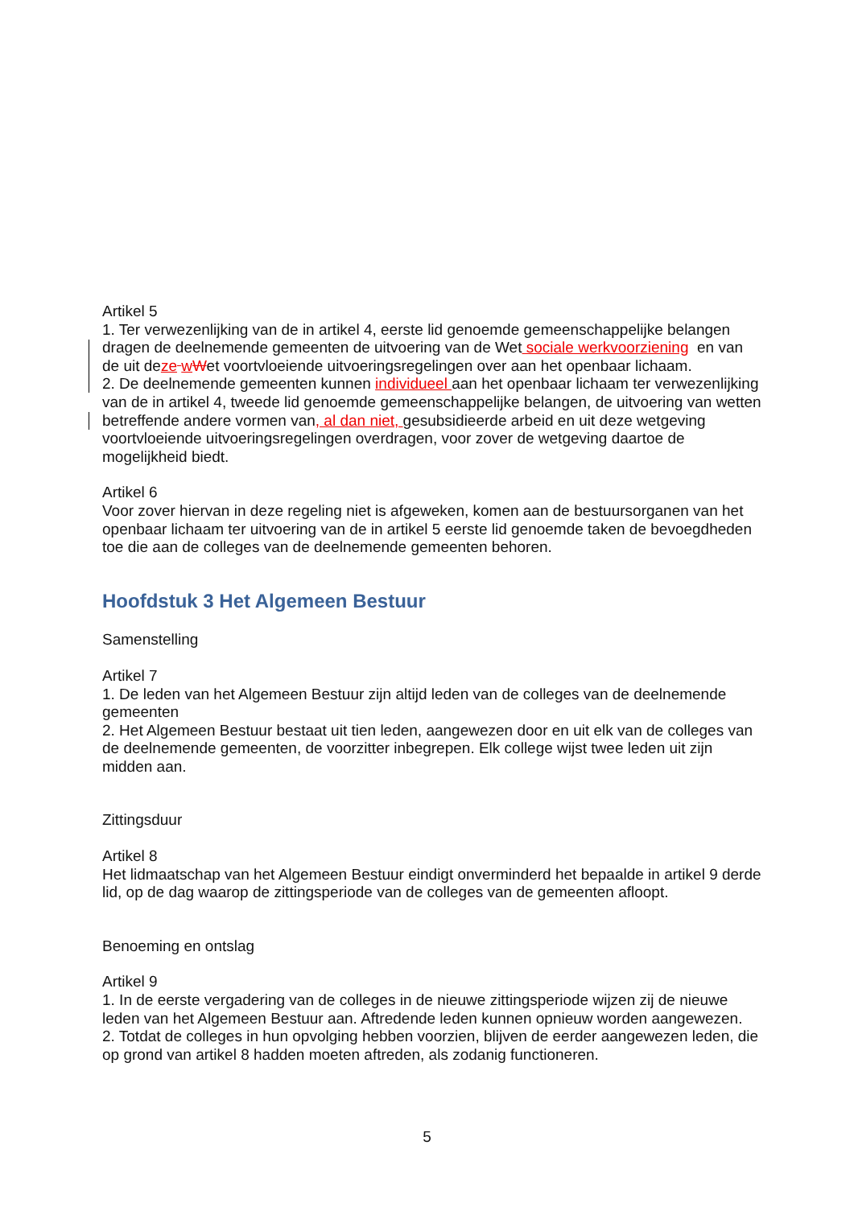Artikel 5
1. Ter verwezenlijking van de in artikel 4, eerste lid genoemde gemeenschappelijke belangen dragen de deelnemende gemeenten de uitvoering van de Wet sociale werkvoorziening en van de uit deze wWet voortvloeiende uitvoeringsregelingen over aan het openbaar lichaam.
2. De deelnemende gemeenten kunnen individueel aan het openbaar lichaam ter verwezenlijking van de in artikel 4, tweede lid genoemde gemeenschappelijke belangen, de uitvoering van wetten betreffende andere vormen van, al dan niet, gesubsidieerde arbeid en uit deze wetgeving voortvloeiende uitvoeringsregelingen overdragen, voor zover de wetgeving daartoe de mogelijkheid biedt.
Artikel 6
Voor zover hiervan in deze regeling niet is afgeweken, komen aan de bestuursorganen van het openbaar lichaam ter uitvoering van de in artikel 5 eerste lid genoemde taken de bevoegdheden toe die aan de colleges van de deelnemende gemeenten behoren.
Hoofdstuk 3 Het Algemeen Bestuur
Samenstelling
Artikel 7
1. De leden van het Algemeen Bestuur zijn altijd leden van de colleges van de deelnemende gemeenten
2. Het Algemeen Bestuur bestaat uit tien leden, aangewezen door en uit elk van de colleges van de deelnemende gemeenten, de voorzitter inbegrepen. Elk college wijst twee leden uit zijn midden aan.
Zittingsduur
Artikel 8
Het lidmaatschap van het Algemeen Bestuur eindigt onverminderd het bepaalde in artikel 9 derde lid, op de dag waarop de zittingsperiode van de colleges van de gemeenten afloopt.
Benoeming en ontslag
Artikel 9
1. In de eerste vergadering van de colleges in de nieuwe zittingsperiode wijzen zij de nieuwe leden van het Algemeen Bestuur aan. Aftredende leden kunnen opnieuw worden aangewezen.
2. Totdat de colleges in hun opvolging hebben voorzien, blijven de eerder aangewezen leden, die op grond van artikel 8 hadden moeten aftreden, als zodanig functioneren.
5